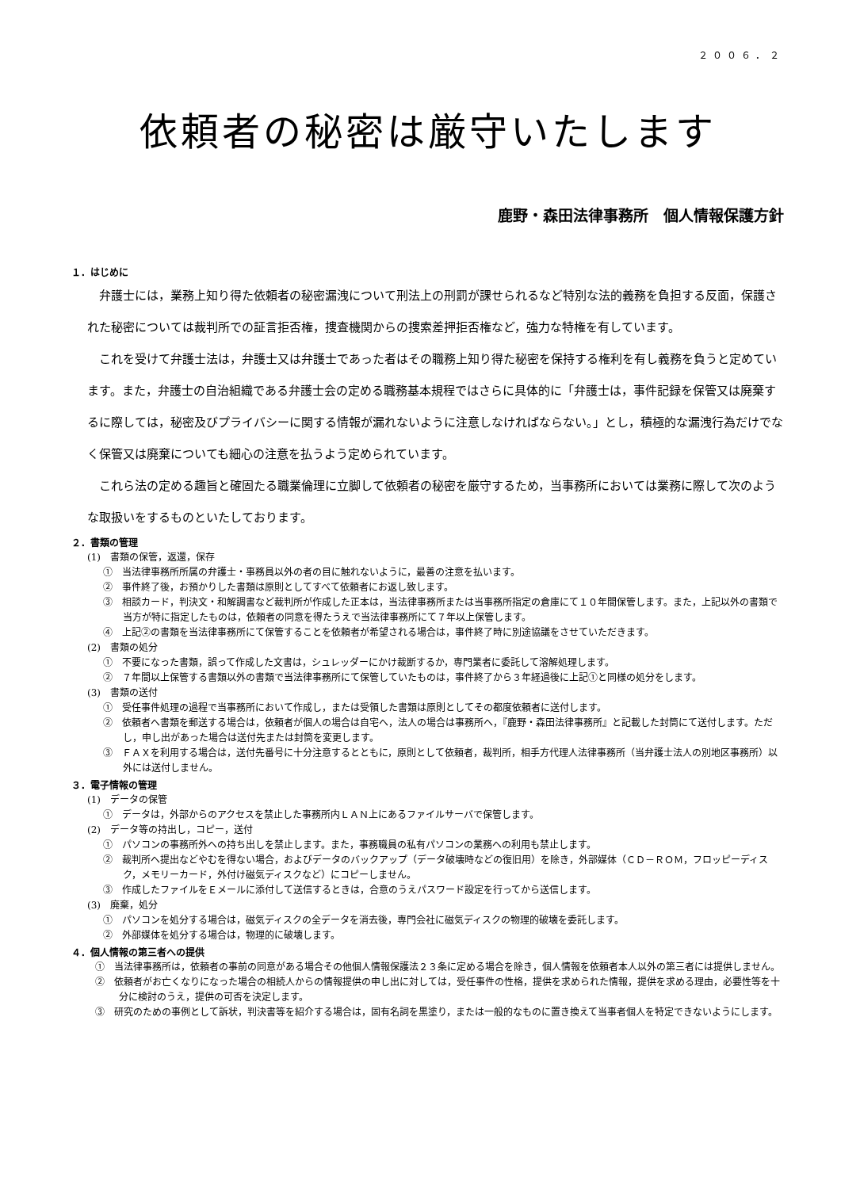２００６．２
依頼者の秘密は厳守いたします
鹿野・森田法律事務所　個人情報保護方針
１．はじめに
弁護士には，業務上知り得た依頼者の秘密漏洩について刑法上の刑罰が課せられるなど特別な法的義務を負担する反面，保護された秘密については裁判所での証言拒否権，捜査機関からの捜索差押拒否権など，強力な特権を有しています。
これを受けて弁護士法は，弁護士又は弁護士であった者はその職務上知り得た秘密を保持する権利を有し義務を負うと定めています。また，弁護士の自治組織である弁護士会の定める職務基本規程ではさらに具体的に「弁護士は，事件記録を保管又は廃棄するに際しては，秘密及びプライバシーに関する情報が漏れないように注意しなければならない。」とし，積極的な漏洩行為だけでなく保管又は廃棄についても細心の注意を払うよう定められています。
これら法の定める趣旨と確固たる職業倫理に立脚して依頼者の秘密を厳守するため，当事務所においては業務に際して次のような取扱いをするものといたしております。
２．書類の管理
(1)　書類の保管，返還，保存
①　当法律事務所所属の弁護士・事務員以外の者の目に触れないように，最善の注意を払います。
②　事件終了後，お預かりした書類は原則としてすべて依頼者にお返し致します。
③　相談カード，判決文・和解調書など裁判所が作成した正本は，当法律事務所または当事務所指定の倉庫にて１０年間保管します。また，上記以外の書類で当方が特に指定したものは，依頼者の同意を得たうえで当法律事務所にて７年以上保管します。
④　上記②の書類を当法律事務所にて保管することを依頼者が希望される場合は，事件終了時に別途協議をさせていただきます。
(2)　書類の処分
①　不要になった書類，誤って作成した文書は，シュレッダーにかけ裁断するか，専門業者に委託して溶解処理します。
②　７年間以上保管する書類以外の書類で当法律事務所にて保管していたものは，事件終了から３年経過後に上記①と同様の処分をします。
(3)　書類の送付
①　受任事件処理の過程で当事務所において作成し，または受領した書類は原則としてその都度依頼者に送付します。
②　依頼者へ書類を郵送する場合は，依頼者が個人の場合は自宅へ，法人の場合は事務所へ，『鹿野・森田法律事務所』と記載した封筒にて送付します。ただし，申し出があった場合は送付先または封筒を変更します。
③　ＦＡＸを利用する場合は，送付先番号に十分注意するとともに，原則として依頼者，裁判所，相手方代理人法律事務所（当弁護士法人の別地区事務所）以外には送付しません。
３．電子情報の管理
(1)　データの保管
①　データは，外部からのアクセスを禁止した事務所内ＬＡＮ上にあるファイルサーバで保管します。
(2)　データ等の持出し，コピー，送付
①　パソコンの事務所外への持ち出しを禁止します。また，事務職員の私有パソコンの業務への利用も禁止します。
②　裁判所へ提出などやむを得ない場合，およびデータのバックアップ（データ破壊時などの復旧用）を除き，外部媒体（ＣＤ－ＲＯＭ，フロッピーディスク，メモリーカード，外付け磁気ディスクなど）にコピーしません。
③　作成したファイルをＥメールに添付して送信するときは，合意のうえパスワード設定を行ってから送信します。
(3)　廃棄，処分
①　パソコンを処分する場合は，磁気ディスクの全データを消去後，専門会社に磁気ディスクの物理的破壊を委託します。
②　外部媒体を処分する場合は，物理的に破壊します。
４．個人情報の第三者への提供
①　当法律事務所は，依頼者の事前の同意がある場合その他個人情報保護法２３条に定める場合を除き，個人情報を依頼者本人以外の第三者には提供しません。
②　依頼者がお亡くなりになった場合の相続人からの情報提供の申し出に対しては，受任事件の性格，提供を求められた情報，提供を求める理由，必要性等を十分に検討のうえ，提供の可否を決定します。
③　研究のための事例として訴状，判決書等を紹介する場合は，固有名詞を黒塗り，または一般的なものに置き換えて当事者個人を特定できないようにします。